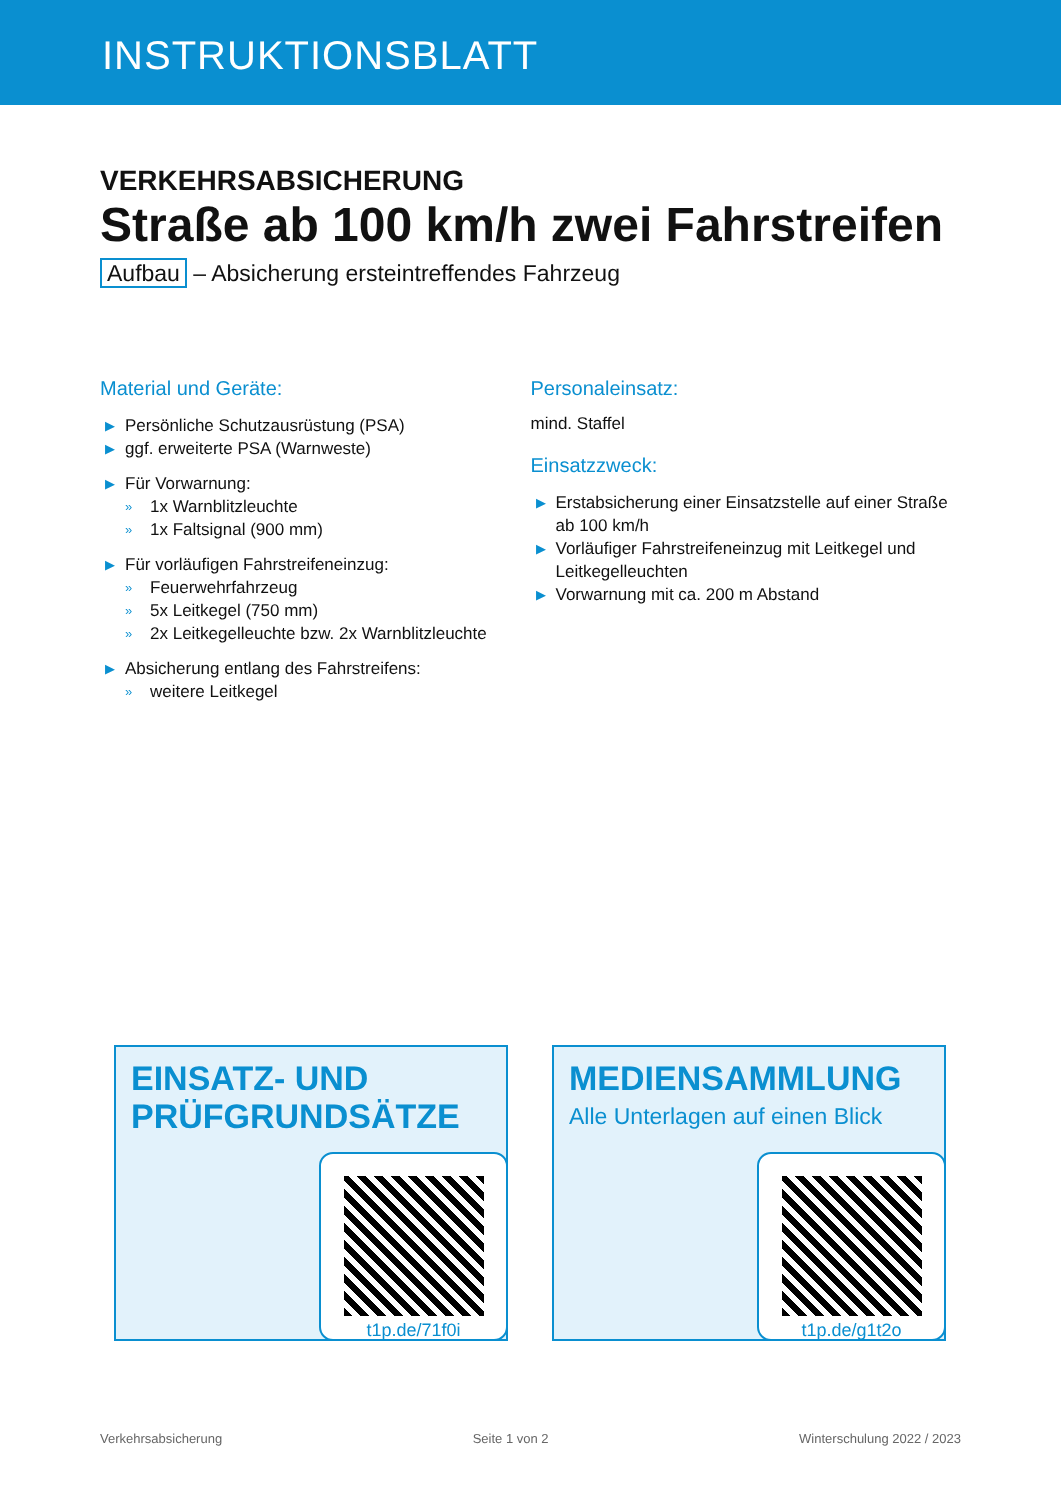INSTRUKTIONSBLATT
VERKEHRSABSICHERUNG
Straße ab 100 km/h zwei Fahrstreifen
Aufbau – Absicherung ersteintreffendes Fahrzeug
Material und Geräte:
▶ Persönliche Schutzausrüstung (PSA)
▶ ggf. erweiterte PSA (Warnweste)
▶ Für Vorwarnung:
» 1x Warnblitzleuchte
» 1x Faltsignal (900 mm)
▶ Für vorläufigen Fahrstreifeneinzug:
» Feuerwehrfahrzeug
» 5x Leitkegel (750 mm)
» 2x Leitkegelleuchte bzw. 2x Warnblitzleuchte
▶ Absicherung entlang des Fahrstreifens:
» weitere Leitkegel
Personaleinsatz:
mind. Staffel
Einsatzzweck:
▶ Erstabsicherung einer Einsatzstelle auf einer Straße ab 100 km/h
▶ Vorläufiger Fahrstreifeneinzug mit Leitkegel und Leitkegelleuchten
▶ Vorwarnung mit ca. 200 m Abstand
EINSATZ- UND
PRÜFGRUNDSÄTZE
t1p.de/71f0i
MEDIENSAMMLUNG
Alle Unterlagen auf einen Blick
t1p.de/g1t2o
Verkehrsabsicherung Seite 1 von 2 Winterschulung 2022 / 2023